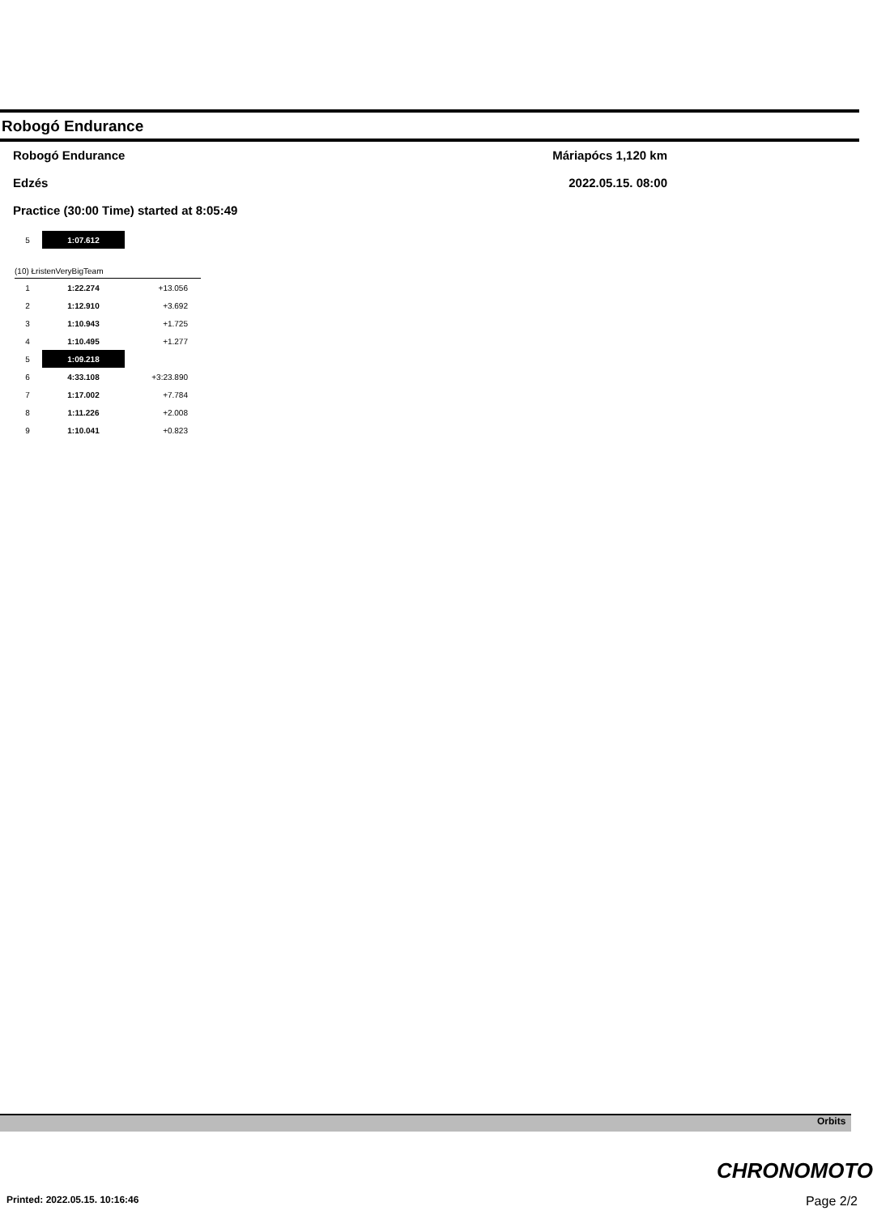Robogó Endurance
Robogó Endurance Máriapócs 1,120 km
Edzés 2022.05.15. 08:00
Practice (30:00 Time) started at 8:05:49
| 5 | 1:07.612 | |
(10) ŁristenVeryBigTeam
| 1 | 1:22.274 | +13.056 |
| 2 | 1:12.910 | +3.692 |
| 3 | 1:10.943 | +1.725 |
| 4 | 1:10.495 | +1.277 |
| 5 | 1:09.218 | |
| 6 | 4:33.108 | +3:23.890 |
| 7 | 1:17.002 | +7.784 |
| 8 | 1:11.226 | +2.008 |
| 9 | 1:10.041 | +0.823 |
Orbits
CHRONOMOTO
Printed: 2022.05.15. 10:16:46 Page 2/2